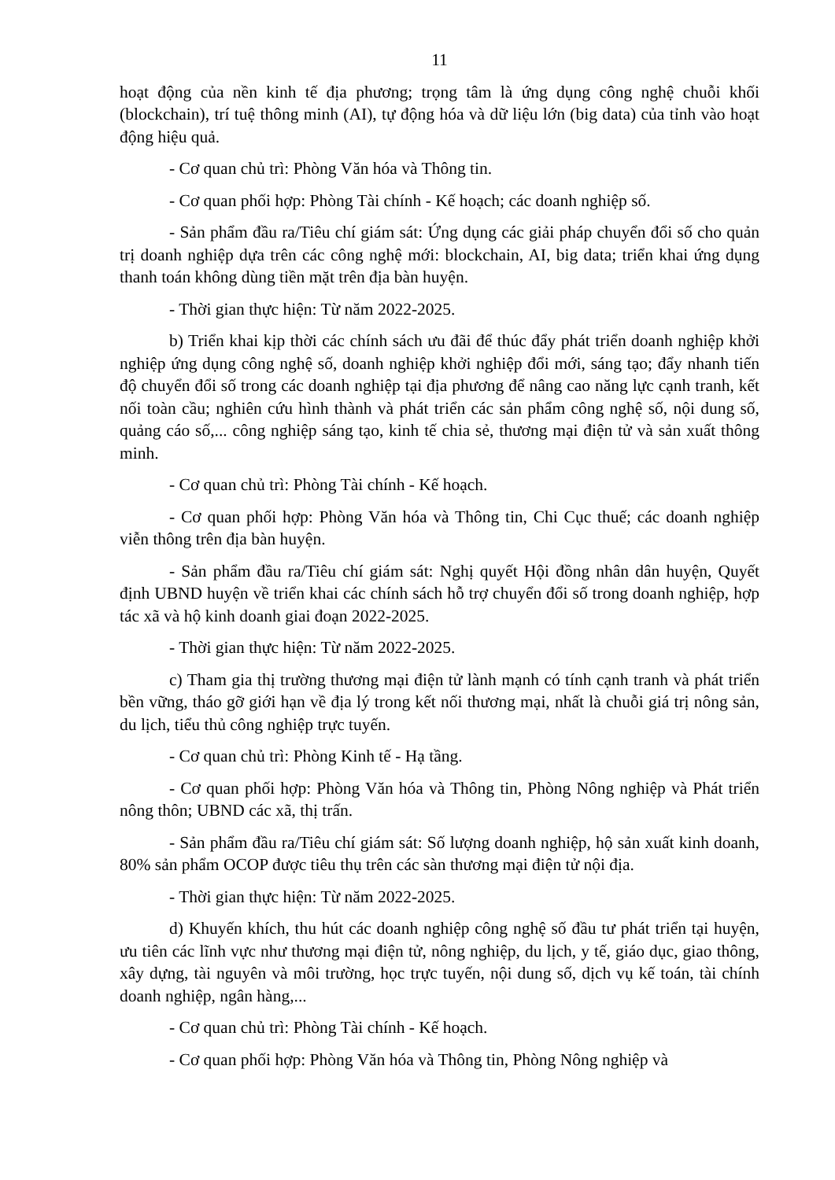11
hoạt động của nền kinh tế địa phương; trọng tâm là ứng dụng công nghệ chuỗi khối (blockchain), trí tuệ thông minh (AI), tự động hóa và dữ liệu lớn (big data) của tỉnh vào hoạt động hiệu quả.
- Cơ quan chủ trì: Phòng Văn hóa và Thông tin.
- Cơ quan phối hợp: Phòng Tài chính - Kế hoạch; các doanh nghiệp số.
- Sản phẩm đầu ra/Tiêu chí giám sát: Ứng dụng các giải pháp chuyển đổi số cho quản trị doanh nghiệp dựa trên các công nghệ mới: blockchain, AI, big data; triển khai ứng dụng thanh toán không dùng tiền mặt trên địa bàn huyện.
- Thời gian thực hiện: Từ năm 2022-2025.
b) Triển khai kịp thời các chính sách ưu đãi để thúc đẩy phát triển doanh nghiệp khởi nghiệp ứng dụng công nghệ số, doanh nghiệp khởi nghiệp đổi mới, sáng tạo; đẩy nhanh tiến độ chuyển đổi số trong các doanh nghiệp tại địa phương để nâng cao năng lực cạnh tranh, kết nối toàn cầu; nghiên cứu hình thành và phát triển các sản phẩm công nghệ số, nội dung số, quảng cáo số,... công nghiệp sáng tạo, kinh tế chia sẻ, thương mại điện tử và sản xuất thông minh.
- Cơ quan chủ trì: Phòng Tài chính - Kế hoạch.
- Cơ quan phối hợp: Phòng Văn hóa và Thông tin, Chi Cục thuế; các doanh nghiệp viễn thông trên địa bàn huyện.
- Sản phẩm đầu ra/Tiêu chí giám sát: Nghị quyết Hội đồng nhân dân huyện, Quyết định UBND huyện về triển khai các chính sách hỗ trợ chuyển đổi số trong doanh nghiệp, hợp tác xã và hộ kinh doanh giai đoạn 2022-2025.
- Thời gian thực hiện: Từ năm 2022-2025.
c) Tham gia thị trường thương mại điện tử lành mạnh có tính cạnh tranh và phát triển bền vững, tháo gỡ giới hạn về địa lý trong kết nối thương mại, nhất là chuỗi giá trị nông sản, du lịch, tiểu thủ công nghiệp trực tuyến.
- Cơ quan chủ trì: Phòng Kinh tế - Hạ tầng.
- Cơ quan phối hợp: Phòng Văn hóa và Thông tin, Phòng Nông nghiệp và Phát triển nông thôn; UBND các xã, thị trấn.
- Sản phẩm đầu ra/Tiêu chí giám sát: Số lượng doanh nghiệp, hộ sản xuất kinh doanh, 80% sản phẩm OCOP được tiêu thụ trên các sàn thương mại điện tử nội địa.
- Thời gian thực hiện: Từ năm 2022-2025.
d) Khuyến khích, thu hút các doanh nghiệp công nghệ số đầu tư phát triển tại huyện, ưu tiên các lĩnh vực như thương mại điện tử, nông nghiệp, du lịch, y tế, giáo dục, giao thông, xây dựng, tài nguyên và môi trường, học trực tuyến, nội dung số, dịch vụ kế toán, tài chính doanh nghiệp, ngân hàng,...
- Cơ quan chủ trì: Phòng Tài chính - Kế hoạch.
- Cơ quan phối hợp: Phòng Văn hóa và Thông tin, Phòng Nông nghiệp và